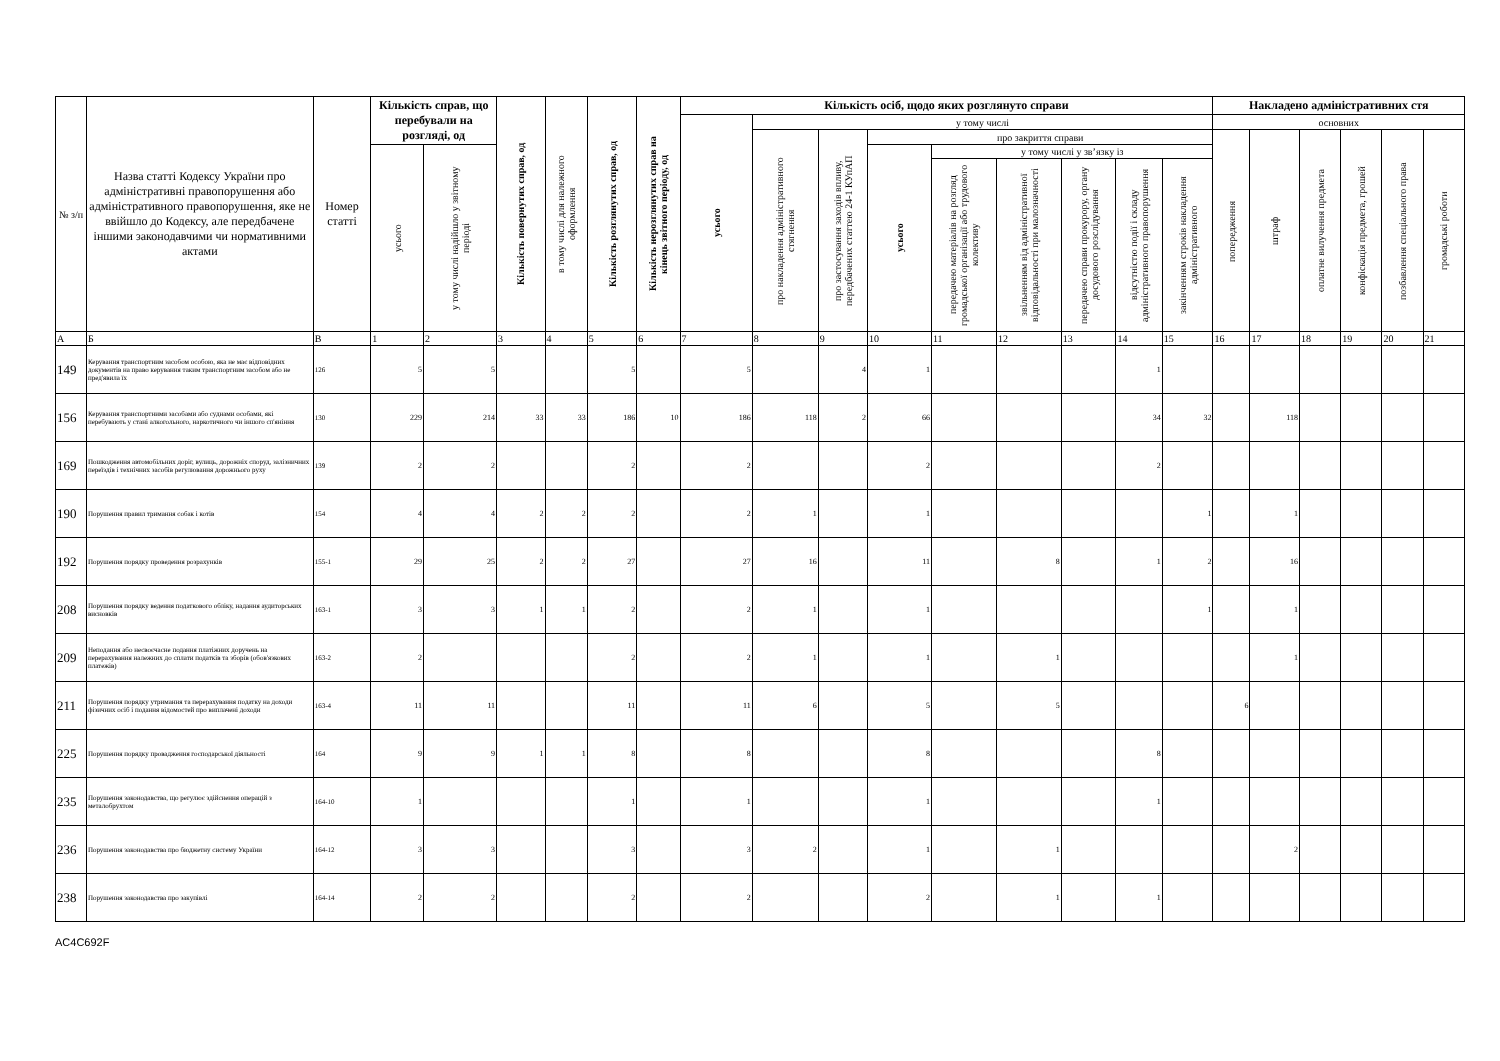| № з/п | Назва статті Кодексу України про адміністративні правопорушення або адміністративного правопорушення, яке не ввійшло до Кодексу, але передбачене іншими законодавчими чи нормативними актами | Номер статті | Кількість справ, що перебували на розгляді, од | | Кількість повернутих справ, од | в тому числі для належного оформлення | Кількість розглянутих справ, од | Кількість нерозглянутих справ на кінець звітного періоду, од | Кількість осіб, щодо яких розглянуто справи | | | | | | | | | Накладено адміністративних стя | | | | | |
| --- | --- | --- | --- | --- | --- | --- | --- | --- | --- | --- | --- | --- | --- | --- | --- | --- | --- | --- | --- | --- | --- | --- | --- |
| | | | | | | | | | усього | у тому числі | | | | | | | | основних | | | | | |
| | | | | | | | | | | про накладення адміністративного стягнення | про застосування заходів впливу, передбачених статтею 24-1 КУпАП | про закриття справи | | | | | | попередження | штраф | оплатне вилучення предмета | конфіскація предмета, грошей | позбавлення спеціального права | громадські роботи |
| | | | усього | у тому числі надійшло у звітному періоді | | | | | | | | усього | у тому числі у зв’язку із | | | | | | | | | | |
| | | | | | | | | | | | | | передачею матеріалів на розгляд громадської організації або трудового колективу | звільненням від адміністративної відповідальності при малозначності | передачею справи прокурору, органу досудового розслідування | відсутністю події і складу адміністративного правопорушення | закінченням строків накладення адміністративного | | | | | | |
| А | Б | В | 1 | 2 | 3 | 4 | 5 | 6 | 7 | 8 | 9 | 10 | 11 | 12 | 13 | 14 | 15 | 16 | 17 | 18 | 19 | 20 | 21 |
| 149 | Керування транспортним засобом особою, яка не має відповідних документів на право керування таким транспортним засобом або не пред'явила їх | 126 | 5 | 5 | | | 5 | | 5 | | 4 | 1 | | | | 1 | | | | | | | |
| 156 | Керування транспортними засобами або суднами особами, які перебувають у стані алкогольного, наркотичного чи іншого сп'яніння | 130 | 229 | 214 | 33 | 33 | 186 | 10 | 186 | 118 | 2 | 66 | | | | 34 | 32 | | 118 | | | | |
| 169 | Пошкодження автомобільних доріг, вулиць, дорожніх споруд, залізничних переїздів і технічних засобів регулювання дорожнього руху | 139 | 2 | 2 | | | 2 | | 2 | | | 2 | | | | 2 | | | | | | | |
| 190 | Порушення правил тримання собак і котів | 154 | 4 | 4 | 2 | 2 | 2 | | 2 | 1 | | 1 | | | | | 1 | | 1 | | | | |
| 192 | Порушення порядку проведення розрахунків | 155-1 | 29 | 25 | 2 | 2 | 27 | | 27 | 16 | | 11 | | 8 | | 1 | 2 | | 16 | | | | |
| 208 | Порушення порядку ведення податкового обліку, надання аудиторських висновків | 163-1 | 3 | 3 | 1 | 1 | 2 | | 2 | 1 | | 1 | | | | | 1 | | 1 | | | | |
| 209 | Неподання або несвоєчасне подання платіжних доручень на перерахування належних до сплати податків та зборів (обов'язкових платежів) | 163-2 | 2 | | | | 2 | | 2 | 1 | | 1 | | 1 | | | | | 1 | | | | |
| 211 | Порушення порядку утримання та перерахування податку на доходи фізичних осіб і подання відомостей про виплачені доходи | 163-4 | 11 | 11 | | | 11 | | 11 | 6 | | 5 | | 5 | | | | 6 | | | | | |
| 225 | Порушення порядку провадження господарської діяльності | 164 | 9 | 9 | 1 | 1 | 8 | | 8 | | | 8 | | | | 8 | | | | | | | |
| 235 | Порушення законодавства, що регулює здійснення операцій з металобрухтом | 164-10 | 1 | | | | 1 | | 1 | | | 1 | | | | 1 | | | | | | | |
| 236 | Порушення законодавства про бюджетну систему України | 164-12 | 3 | 3 | | | 3 | | 3 | 2 | | 1 | | 1 | | | | | 2 | | | | |
| 238 | Порушення законодавства про закупівлі | 164-14 | 2 | 2 | | | 2 | | 2 | | | 2 | | 1 | | 1 | | | | | | | |
AC4C692F